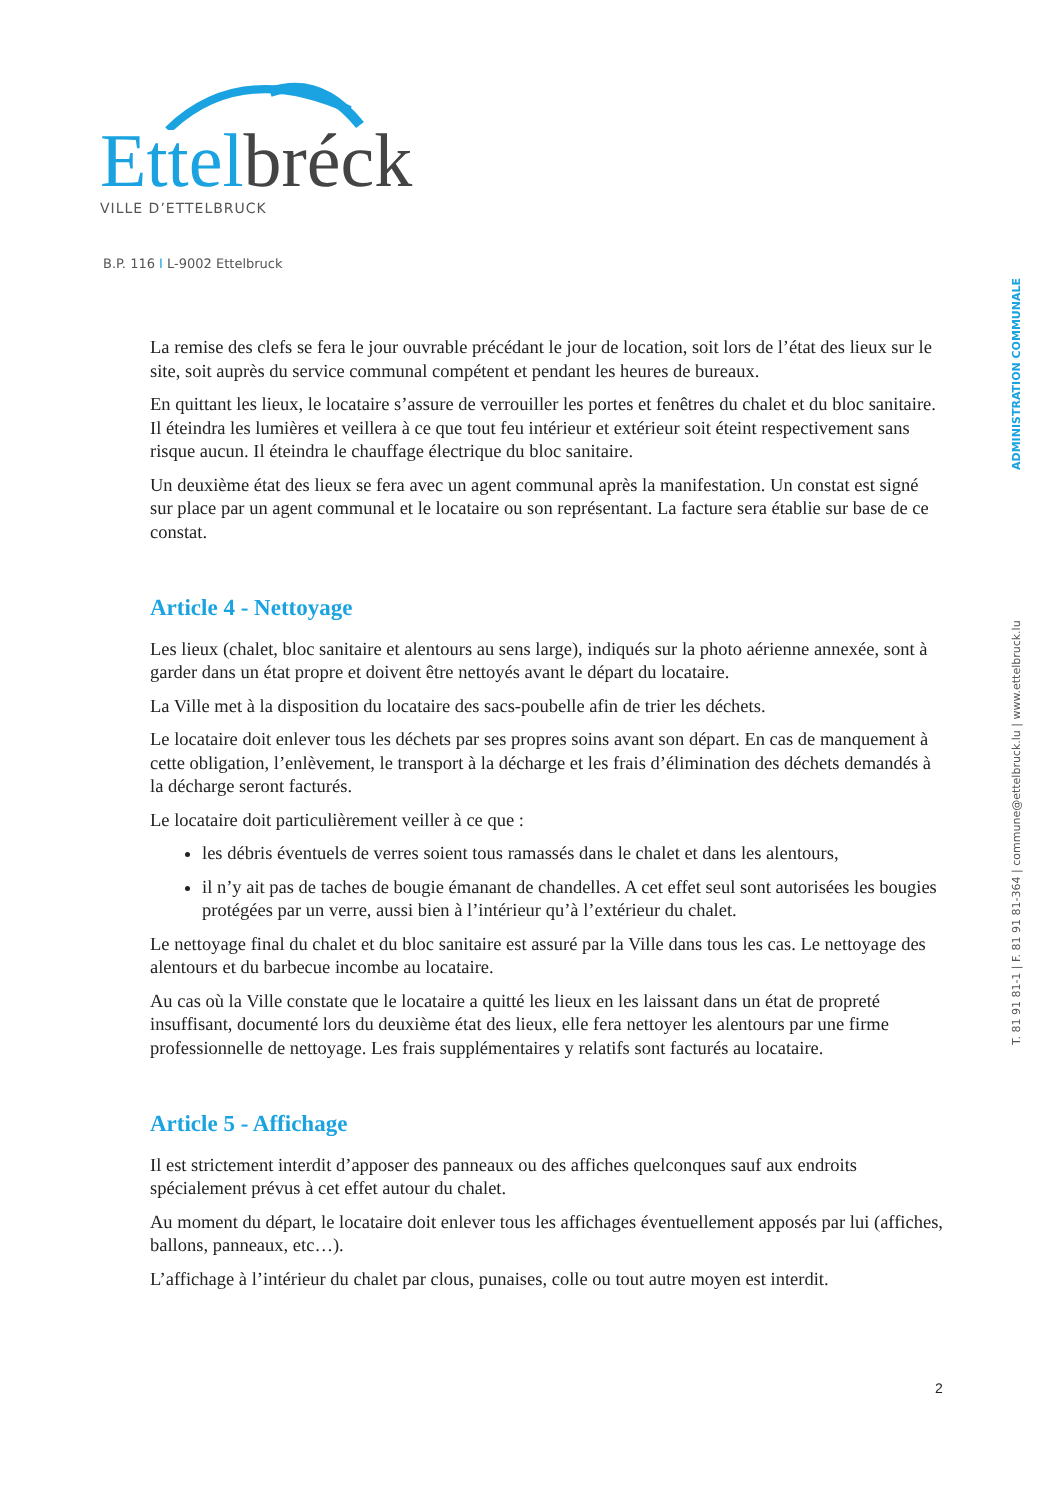Ettel bréck
VILLE D’ETTELBRUCK
B.P. 116 I L-9002 Ettelbruck
ADMINISTRATION COMMUNALE
T. 81 91 81-1 | F. 81 91 81-364 | commune@ettelbruck.lu | www.ettelbruck.lu
La remise des clefs se fera le jour ouvrable précédant le jour de location, soit lors de l’état des lieux sur le site, soit auprès du service communal compétent et pendant les heures de bureaux.
En quittant les lieux, le locataire s’assure de verrouiller les portes et fenêtres du chalet et du bloc sanitaire. Il éteindra les lumières et veillera à ce que tout feu intérieur et extérieur soit éteint respectivement sans risque aucun. Il éteindra le chauffage électrique du bloc sanitaire.
Un deuxième état des lieux se fera avec un agent communal après la manifestation. Un constat est signé sur place par un agent communal et le locataire ou son représentant. La facture sera établie sur base de ce constat.
Article 4 - Nettoyage
Les lieux (chalet, bloc sanitaire et alentours au sens large), indiqués sur la photo aérienne annexée, sont à garder dans un état propre et doivent être nettoyés avant le départ du locataire.
La Ville met à la disposition du locataire des sacs-poubelle afin de trier les déchets.
Le locataire doit enlever tous les déchets par ses propres soins avant son départ. En cas de manquement à cette obligation, l’enlèvement, le transport à la décharge et les frais d’élimination des déchets demandés à la décharge seront facturés.
Le locataire doit particulièrement veiller à ce que :
les débris éventuels de verres soient tous ramassés dans le chalet et dans les alentours,
il n’y ait pas de taches de bougie émanant de chandelles. A cet effet seul sont autorisées les bougies protégées par un verre, aussi bien à l’intérieur qu’à l’extérieur du chalet.
Le nettoyage final du chalet et du bloc sanitaire est assuré par la Ville dans tous les cas. Le nettoyage des alentours et du barbecue incombe au locataire.
Au cas où la Ville constate que le locataire a quitté les lieux en les laissant dans un état de propreté insuffisant, documenté lors du deuxième état des lieux, elle fera nettoyer les alentours par une firme professionnelle de nettoyage. Les frais supplémentaires y relatifs sont facturés au locataire.
Article 5 - Affichage
Il est strictement interdit d’apposer des panneaux ou des affiches quelconques sauf aux endroits spécialement prévus à cet effet autour du chalet.
Au moment du départ, le locataire doit enlever tous les affichages éventuellement apposés par lui (affiches, ballons, panneaux, etc…).
L’affichage à l’intérieur du chalet par clous, punaises, colle ou tout autre moyen est interdit.
2